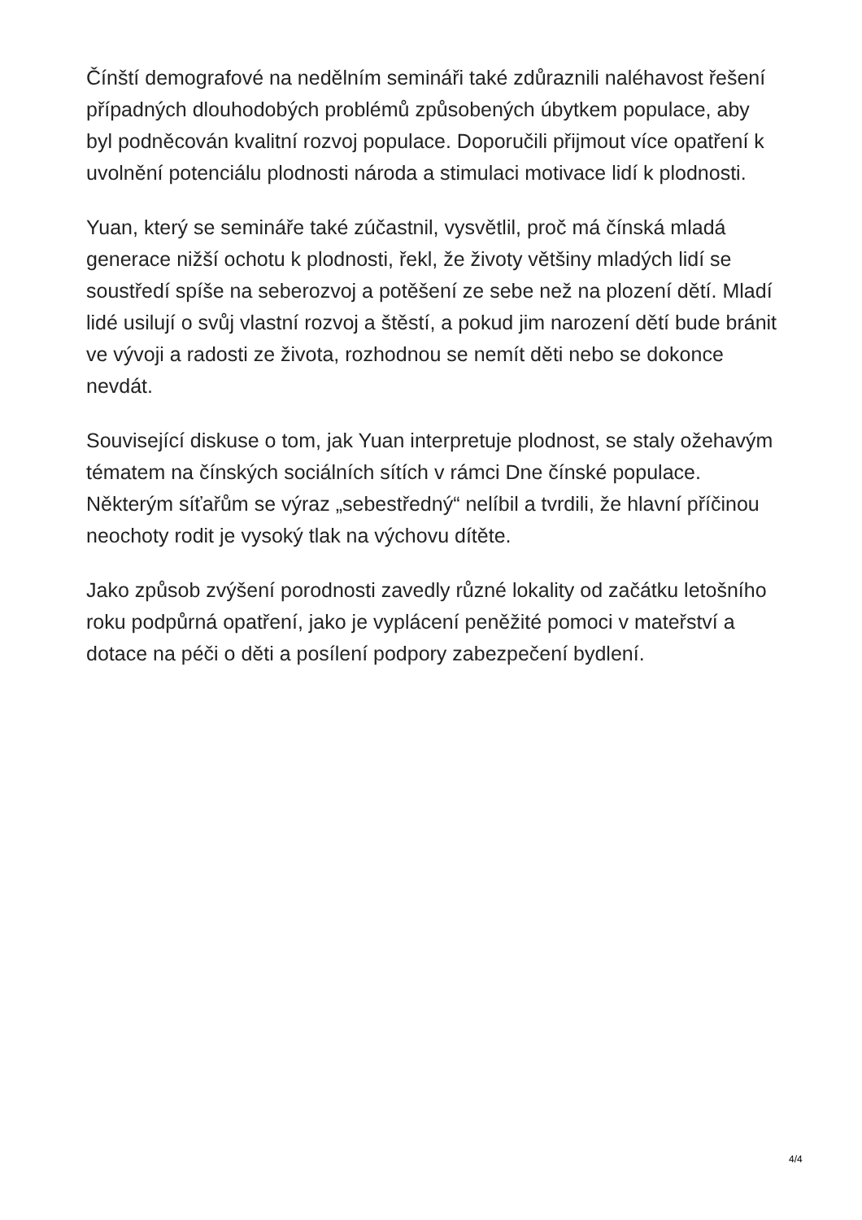Čínští demografové na nedělním semináři také zdůraznili naléhavost řešení případných dlouhodobých problémů způsobených úbytkem populace, aby byl podněcován kvalitní rozvoj populace. Doporučili přijmout více opatření k uvolnění potenciálu plodnosti národa a stimulaci motivace lidí k plodnosti.
Yuan, který se semináře také zúčastnil, vysvětlil, proč má čínská mladá generace nižší ochotu k plodnosti, řekl, že životy většiny mladých lidí se soustředí spíše na seberozvoj a potěšení ze sebe než na plození dětí. Mladí lidé usilují o svůj vlastní rozvoj a štěstí, a pokud jim narození dětí bude bránit ve vývoji a radosti ze života, rozhodnou se nemít děti nebo se dokonce nevdát.
Související diskuse o tom, jak Yuan interpretuje plodnost, se staly ožehavým tématem na čínských sociálních sítích v rámci Dne čínské populace. Některým síťařům se výraz „sebestředný“ nelíbil a tvrdili, že hlavní příčinou neochoty rodit je vysoký tlak na výchovu dítěte.
Jako způsob zvýšení porodnosti zavedly různé lokality od začátku letošního roku podpůrná opatření, jako je vyplácení peněžité pomoci v mateřství a dotace na péči o děti a posílení podpory zabezpečení bydlení.
4/4